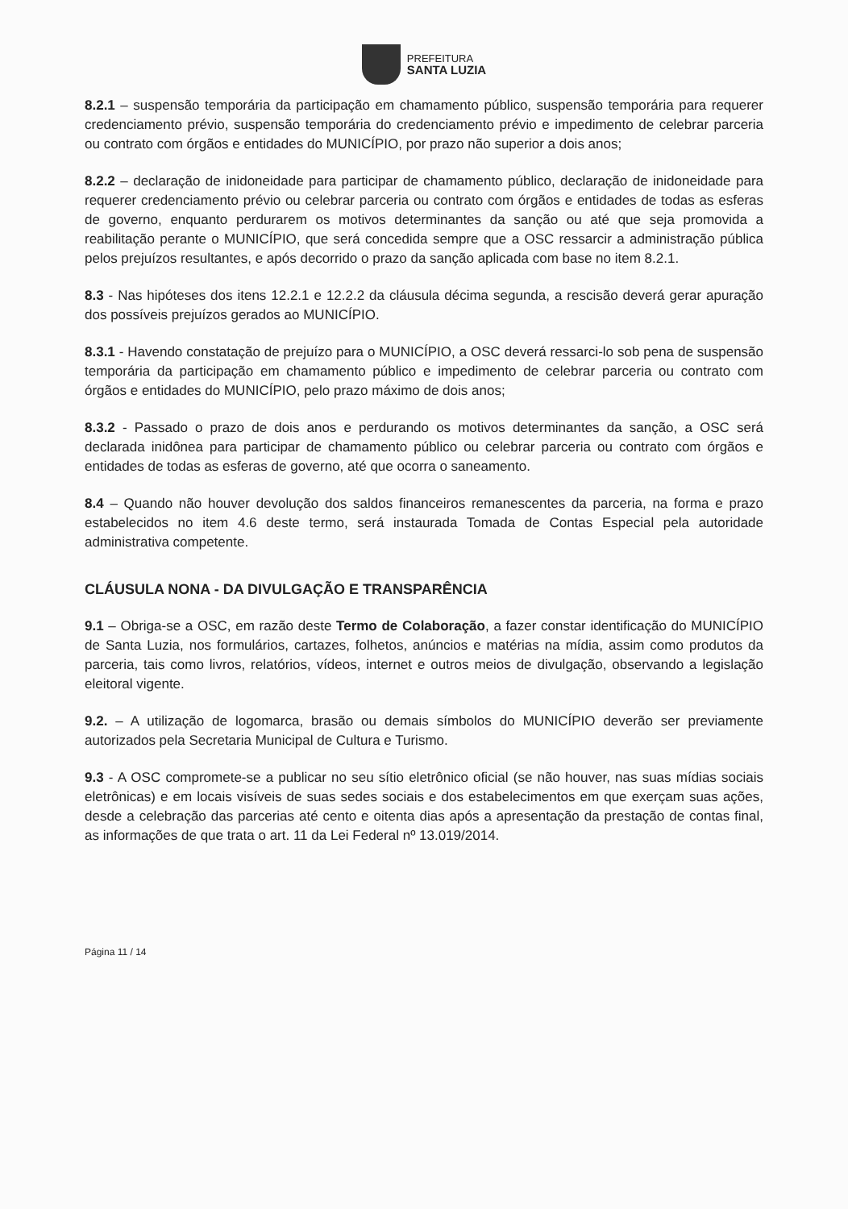PREFEITURA
SANTA LUZIA
8.2.1 – suspensão temporária da participação em chamamento público, suspensão temporária para requerer credenciamento prévio, suspensão temporária do credenciamento prévio e impedimento de celebrar parceria ou contrato com órgãos e entidades do MUNICÍPIO, por prazo não superior a dois anos;
8.2.2 – declaração de inidoneidade para participar de chamamento público, declaração de inidoneidade para requerer credenciamento prévio ou celebrar parceria ou contrato com órgãos e entidades de todas as esferas de governo, enquanto perdurarem os motivos determinantes da sanção ou até que seja promovida a reabilitação perante o MUNICÍPIO, que será concedida sempre que a OSC ressarcir a administração pública pelos prejuízos resultantes, e após decorrido o prazo da sanção aplicada com base no item 8.2.1.
8.3 - Nas hipóteses dos itens 12.2.1 e 12.2.2 da cláusula décima segunda, a rescisão deverá gerar apuração dos possíveis prejuízos gerados ao MUNICÍPIO.
8.3.1 - Havendo constatação de prejuízo para o MUNICÍPIO, a OSC deverá ressarci-lo sob pena de suspensão temporária da participação em chamamento público e impedimento de celebrar parceria ou contrato com órgãos e entidades do MUNICÍPIO, pelo prazo máximo de dois anos;
8.3.2 - Passado o prazo de dois anos e perdurando os motivos determinantes da sanção, a OSC será declarada inidônea para participar de chamamento público ou celebrar parceria ou contrato com órgãos e entidades de todas as esferas de governo, até que ocorra o saneamento.
8.4 – Quando não houver devolução dos saldos financeiros remanescentes da parceria, na forma e prazo estabelecidos no item 4.6 deste termo, será instaurada Tomada de Contas Especial pela autoridade administrativa competente.
CLÁUSULA NONA - DA DIVULGAÇÃO E TRANSPARÊNCIA
9.1 – Obriga-se a OSC, em razão deste Termo de Colaboração, a fazer constar identificação do MUNICÍPIO de Santa Luzia, nos formulários, cartazes, folhetos, anúncios e matérias na mídia, assim como produtos da parceria, tais como livros, relatórios, vídeos, internet e outros meios de divulgação, observando a legislação eleitoral vigente.
9.2. – A utilização de logomarca, brasão ou demais símbolos do MUNICÍPIO deverão ser previamente autorizados pela Secretaria Municipal de Cultura e Turismo.
9.3 - A OSC compromete-se a publicar no seu sítio eletrônico oficial (se não houver, nas suas mídias sociais eletrônicas) e em locais visíveis de suas sedes sociais e dos estabelecimentos em que exerçam suas ações, desde a celebração das parcerias até cento e oitenta dias após a apresentação da prestação de contas final, as informações de que trata o art. 11 da Lei Federal nº 13.019/2014.
Página 11 / 14